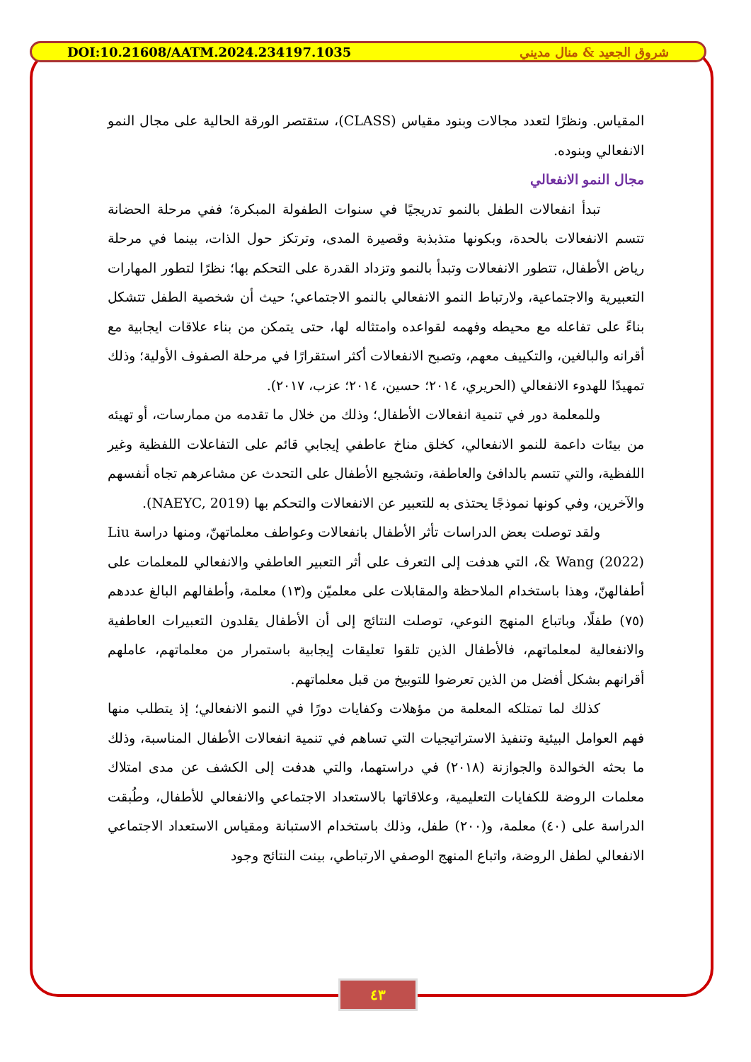DOI:10.21608/AATM.2024.234197.1035 شروق الجعيد & منال مديني
المقياس. ونظرًا لتعدد مجالات وبنود مقياس (CLASS)، ستقتصر الورقة الحالية على مجال النمو الانفعالي وبنوده.
مجال النمو الانفعالي
تبدأ انفعالات الطفل بالنمو تدريجيًا في سنوات الطفولة المبكرة؛ ففي مرحلة الحضانة تتسم الانفعالات بالحدة، وبكونها متذبذبة وقصيرة المدى، وترتكز حول الذات، بينما في مرحلة رياض الأطفال، تتطور الانفعالات وتبدأ بالنمو وتزداد القدرة على التحكم بها؛ نظرًا لتطور المهارات التعبيرية والاجتماعية، ولارتباط النمو الانفعالي بالنمو الاجتماعي؛ حيث أن شخصية الطفل تتشكل بناءً على تفاعله مع محيطه وفهمه لقواعده وامتثاله لها، حتى يتمكن من بناء علاقات ايجابية مع أقرانه والبالغين، والتكييف معهم، وتصبح الانفعالات أكثر استقرارًا في مرحلة الصفوف الأولية؛ وذلك تمهيدًا للهدوء الانفعالي (الحريري، ٢٠١٤؛ حسين، ٢٠١٤؛ عزب، ٢٠١٧).
وللمعلمة دور في تنمية انفعالات الأطفال؛ وذلك من خلال ما تقدمه من ممارسات، أو تهيئه من بيئات داعمة للنمو الانفعالي، كخلق مناخ عاطفي إيجابي قائم على التفاعلات اللفظية وغير اللفظية، والتي تتسم بالدافئ والعاطفة، وتشجيع الأطفال على التحدث عن مشاعرهم تجاه أنفسهم والآخرين، وفي كونها نموذجًا يحتذى به للتعبير عن الانفعالات والتحكم بها (NAEYC, 2019).
ولقد توصلت بعض الدراسات تأثر الأطفال بانفعالات وعواطف معلماتهنّ، ومنها دراسة Liu & Wang (2022)، التي هدفت إلى التعرف على أثر التعبير العاطفي والانفعالي للمعلمات على أطفالهنّ، وهذا باستخدام الملاحظة والمقابلات على معلميّن و(١٣) معلمة، وأطفالهم البالغ عددهم (٧٥) طفلًا، وباتباع المنهج النوعي، توصلت النتائج إلى أن الأطفال يقلدون التعبيرات العاطفية والانفعالية لمعلماتهم، فالأطفال الذين تلقوا تعليقات إيجابية باستمرار من معلماتهم، عاملهم أقرانهم بشكل أفضل من الذين تعرضوا للتوبيخ من قبل معلماتهم.
كذلك لما تمتلكه المعلمة من مؤهلات وكفايات دورًا في النمو الانفعالي؛ إذ يتطلب منها فهم العوامل البيئية وتنفيذ الاستراتيجيات التي تساهم في تنمية انفعالات الأطفال المناسبة، وذلك ما بحثه الخوالدة والجوازنة (٢٠١٨) في دراستهما، والتي هدفت إلى الكشف عن مدى امتلاك معلمات الروضة للكفايات التعليمية، وعلاقاتها بالاستعداد الاجتماعي والانفعالي للأطفال، وطُبقت الدراسة على (٤٠) معلمة، و(٢٠٠) طفل، وذلك باستخدام الاستبانة ومقياس الاستعداد الاجتماعي الانفعالي لطفل الروضة، واتباع المنهج الوصفي الارتباطي، بينت النتائج وجود
٤٣